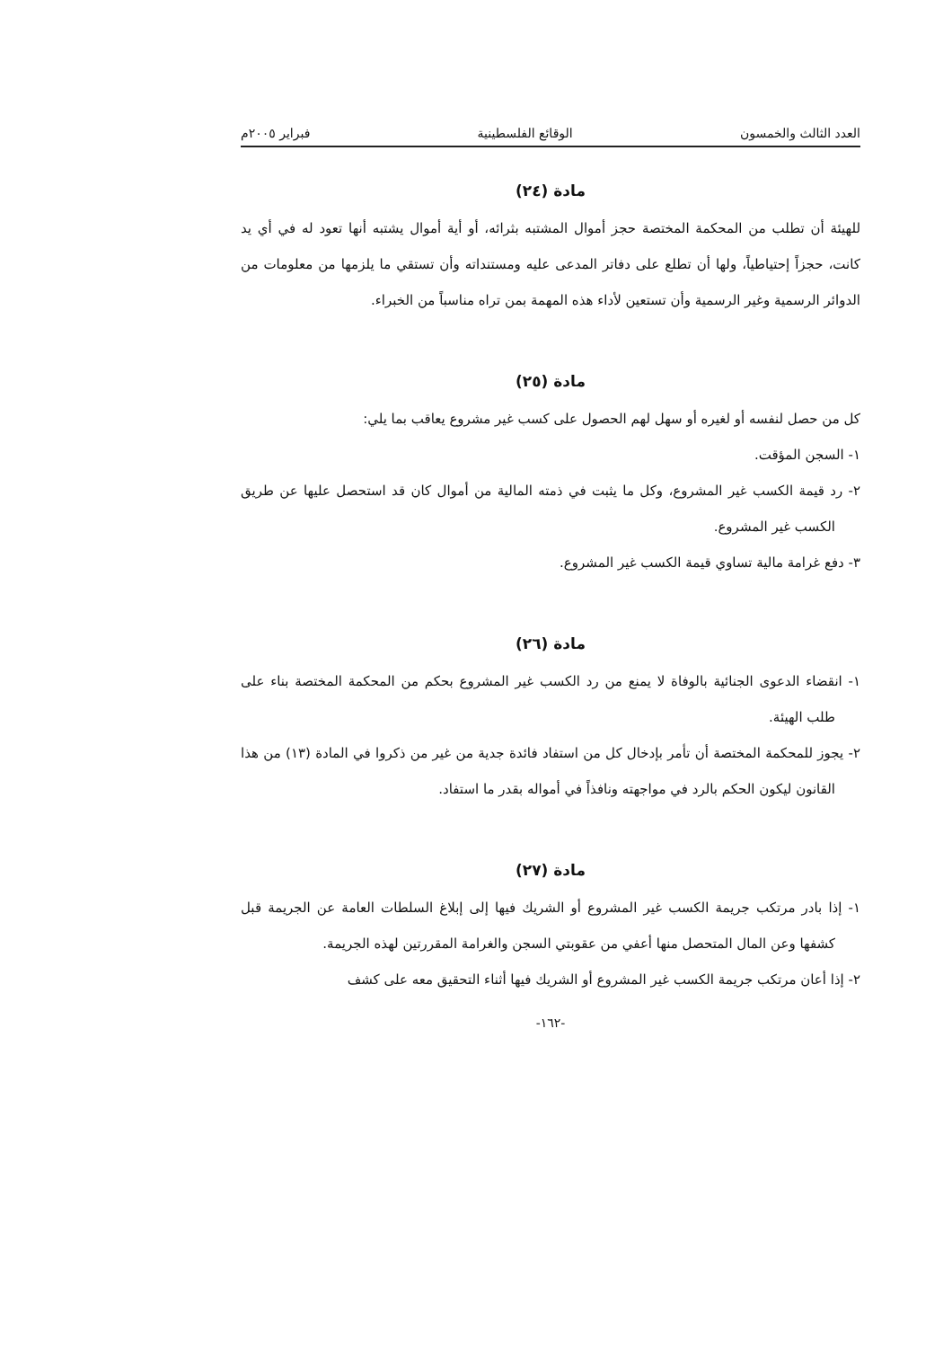العدد الثالث والخمسون الوقائع الفلسطينية فبراير ٢٠٠٥م
مادة (٢٤)
للهيئة أن تطلب من المحكمة المختصة حجز أموال المشتبه بثرائه، أو أية أموال يشتبه أنها تعود له في أي يد كانت، حجزاً إحتياطياً، ولها أن تطلع على دفاتر المدعى عليه ومستنداته وأن تستقي ما يلزمها من معلومات من الدوائر الرسمية وغير الرسمية وأن تستعين لأداء هذه المهمة بمن تراه مناسباً من الخبراء.
مادة (٢٥)
كل من حصل لنفسه أو لغيره أو سهل لهم الحصول على كسب غير مشروع يعاقب بما يلي:
١- السجن المؤقت.
٢- رد قيمة الكسب غير المشروع، وكل ما يثبت في ذمته المالية من أموال كان قد استحصل عليها عن طريق الكسب غير المشروع.
٣- دفع غرامة مالية تساوي قيمة الكسب غير المشروع.
مادة (٢٦)
١- انقضاء الدعوى الجنائية بالوفاة لا يمنع من رد الكسب غير المشروع بحكم من المحكمة المختصة بناء على طلب الهيئة.
٢- يجوز للمحكمة المختصة أن تأمر بإدخال كل من استفاد فائدة جدية من غير من ذكروا في المادة (١٣) من هذا القانون ليكون الحكم بالرد في مواجهته ونافذاً في أمواله بقدر ما استفاد.
مادة (٢٧)
١- إذا بادر مرتكب جريمة الكسب غير المشروع أو الشريك فيها إلى إبلاغ السلطات العامة عن الجريمة قبل كشفها وعن المال المتحصل منها أعفي من عقوبتي السجن والغرامة المقررتين لهذه الجريمة.
٢- إذا أعان مرتكب جريمة الكسب غير المشروع أو الشريك فيها أثناء التحقيق معه على كشف
-١٦٢-